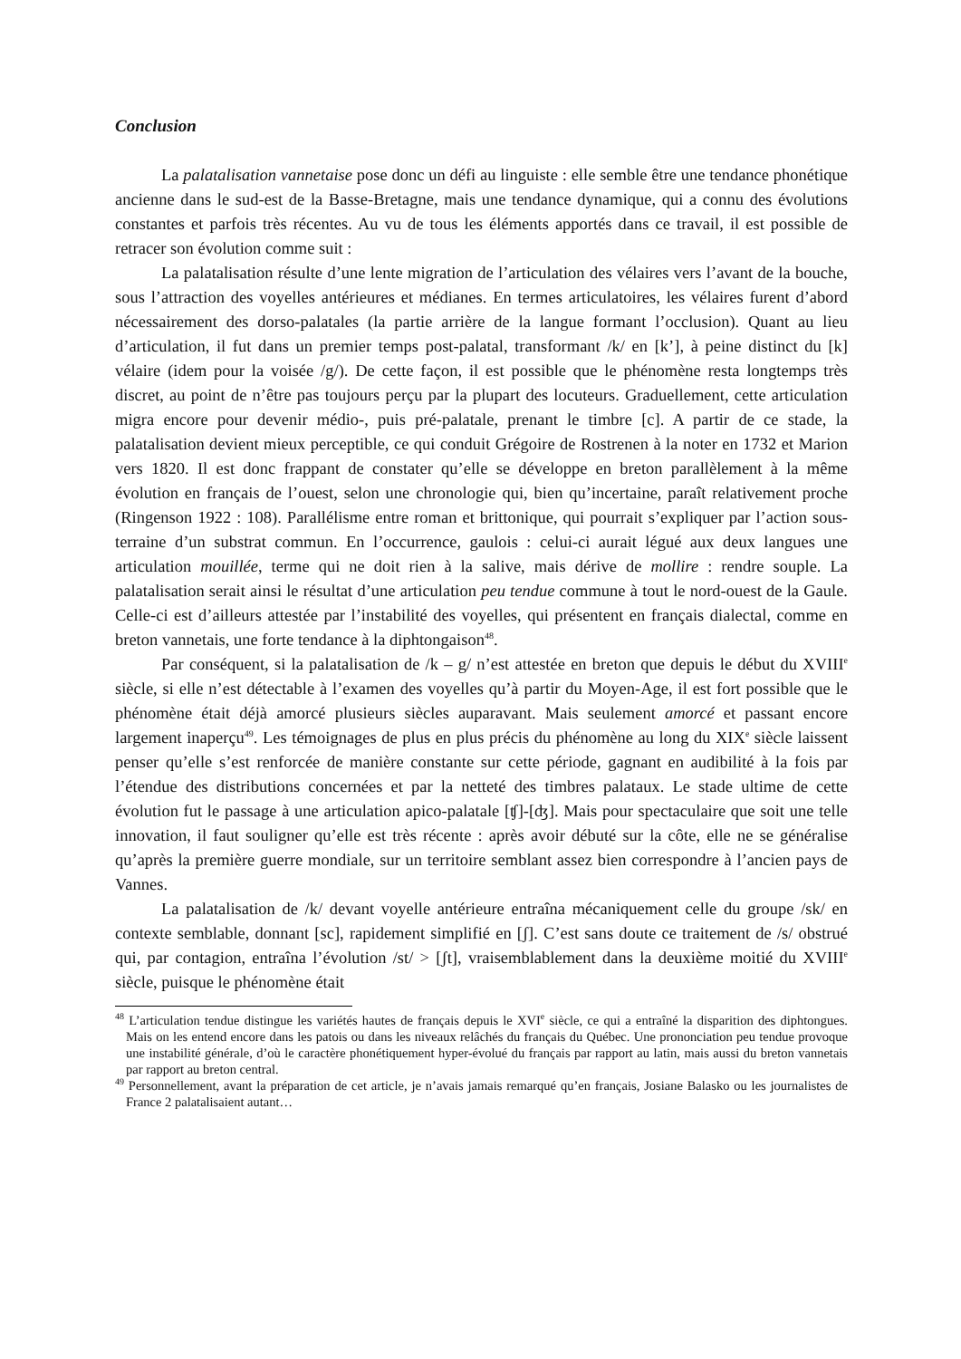Conclusion
La palatalisation vannetaise pose donc un défi au linguiste : elle semble être une tendance phonétique ancienne dans le sud-est de la Basse-Bretagne, mais une tendance dynamique, qui a connu des évolutions constantes et parfois très récentes. Au vu de tous les éléments apportés dans ce travail, il est possible de retracer son évolution comme suit :
La palatalisation résulte d’une lente migration de l’articulation des vélaires vers l’avant de la bouche, sous l’attraction des voyelles antérieures et médianes. En termes articulatoires, les vélaires furent d’abord nécessairement des dorso-palatales (la partie arrière de la langue formant l’occlusion). Quant au lieu d’articulation, il fut dans un premier temps post-palatal, transformant /k/ en [k’], à peine distinct du [k] vélaire (idem pour la voisée /g/). De cette façon, il est possible que le phénomène resta longtemps très discret, au point de n’être pas toujours perçu par la plupart des locuteurs. Graduellement, cette articulation migra encore pour devenir médio-, puis pré-palatale, prenant le timbre [c]. A partir de ce stade, la palatalisation devient mieux perceptible, ce qui conduit Grégoire de Rostrenen à la noter en 1732 et Marion vers 1820. Il est donc frappant de constater qu’elle se développe en breton parallèlement à la même évolution en français de l’ouest, selon une chronologie qui, bien qu’incertaine, paraît relativement proche (Ringenson 1922 : 108). Parallélisme entre roman et brittonique, qui pourrait s’expliquer par l’action sous-terraine d’un substrat commun. En l’occurrence, gaulois : celui-ci aurait légué aux deux langues une articulation mouillée, terme qui ne doit rien à la salive, mais dérive de mollire : rendre souple. La palatalisation serait ainsi le résultat d’une articulation peu tendue commune à tout le nord-ouest de la Gaule. Celle-ci est d’ailleurs attestée par l’instabilité des voyelles, qui présentent en français dialectal, comme en breton vannetais, une forte tendance à la diphtongaison<sup>48</sup>.
Par conséquent, si la palatalisation de /k – g/ n’est attestée en breton que depuis le début du XVIII<sup>e</sup> siècle, si elle n’est détectable à l’examen des voyelles qu’à partir du Moyen-Age, il est fort possible que le phénomène était déjà amorcé plusieurs siècles auparavant. Mais seulement amorcé et passant encore largement inaperçu<sup>49</sup>. Les témoignages de plus en plus précis du phénomène au long du XIX<sup>e</sup> siècle laissent penser qu’elle s’est renforcée de manière constante sur cette période, gagnant en audibilité à la fois par l’étendue des distributions concernées et par la netteté des timbres palataux. Le stade ultime de cette évolution fut le passage à une articulation apico-palatale [ʧ]-[ʤ]. Mais pour spectaculaire que soit une telle innovation, il faut souligner qu’elle est très récente : après avoir débuté sur la côte, elle ne se généralise qu’après la première guerre mondiale, sur un territoire semblant assez bien correspondre à l’ancien pays de Vannes.
La palatalisation de /k/ devant voyelle antérieure entraîna mécaniquement celle du groupe /sk/ en contexte semblable, donnant [sc], rapidement simplifié en [ʃ]. C’est sans doute ce traitement de /s/ obstrué qui, par contagion, entraîna l’évolution /st/ > [ʃt], vraisemblablement dans la deuxième moitié du XVIII<sup>e</sup> siècle, puisque le phénomène était
<sup>48</sup> L’articulation tendue distingue les variétés hautes de français depuis le XVI<sup>e</sup> siècle, ce qui a entraîné la disparition des diphtongues. Mais on les entend encore dans les patois ou dans les niveaux relâchés du français du Québec. Une prononciation peu tendue provoque une instabilité générale, d’où le caractère phonétiquement hyper-évolué du français par rapport au latin, mais aussi du breton vannetais par rapport au breton central.
<sup>49</sup> Personnellement, avant la préparation de cet article, je n’avais jamais remarqué qu’en français, Josiane Balasko ou les journalistes de France 2 palatalisaient autant…